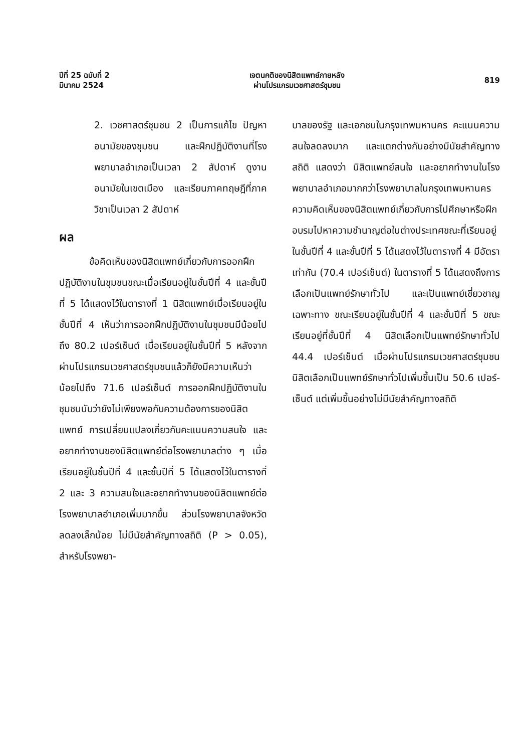ปีที่ 25 ฉบับที่ 2
มีนาคม 2524
เจตนคติของนิสิตแพทย์ภายหลัง
ผ่านโปรแกรมเวชศาสตร์ชุมชน
819
2. เวชศาสตร์ชุมชน 2 เป็นการแก้ไข ปัญหาอนามัยของชุมชน และฝึกปฏิบัติงานที่โรงพยาบาลอำเภอเป็นเวลา 2 สัปดาห์ ดูงานอนามัยในเขตเมือง และเรียนภาคทฤษฎีที่ภาควิชาเป็นเวลา 2 สัปดาห์
ผล
ข้อคิดเห็นของนิสิตแพทย์เกี่ยวกับการออกฝึกปฏิบัติงานในชุมชนขณะเมื่อเรียนอยู่ในชั้นปีที่ 4 และชั้นปีที่ 5 ได้แสดงไว้ในตารางที่ 1 นิสิตแพทย์เมื่อเรียนอยู่ในชั้นปีที่ 4 เห็นว่าการออกฝึกปฏิบัติงานในชุมชนมีน้อยไปถึง 80.2 เปอร์เซ็นต์ เมื่อเรียนอยู่ในชั้นปีที่ 5 หลังจากผ่านโปรแกรมเวชศาสตร์ชุมชนแล้วก็ยังมีความเห็นว่าน้อยไปถึง 71.6 เปอร์เซ็นต์ การออกฝึกปฏิบัติงานในชุมชนนับว่ายังไม่เพียงพอกับความต้องการของนิสิตแพทย์ การเปลี่ยนแปลงเกี่ยวกับคะแนนความสนใจ และอยากทำงานของนิสิตแพทย์ต่อโรงพยาบาลต่าง ๆ เมื่อเรียนอยู่ในชั้นปีที่ 4 และชั้นปีที่ 5 ได้แสดงไว้ในตารางที่ 2 และ 3 ความสนใจและอยากทำงานของนิสิตแพทย์ต่อโรงพยาบาลอำเภอเพิ่มมากขึ้น ส่วนโรงพยาบาลจังหวัดลดลงเล็กน้อย ไม่มีนัยสำคัญทางสถิติ (P > 0.05), สำหรับโรงพยา-
บาลของรัฐ และเอกชนในกรุงเทพมหานคร คะแนนความสนใจลดลงมาก และแตกต่างกันอย่างมีนัยสำคัญทางสถิติ แสดงว่า นิสิตแพทย์สนใจ และอยากทำงานในโรงพยาบาลอำเภอมากกว่าโรงพยาบาลในกรุงเทพมหานคร ความคิดเห็นของนิสิตแพทย์เกี่ยวกับการไปศึกษาหรือฝึกอบรมไปหาความชำนาญต่อในต่างประเทศขณะที่เรียนอยู่ในชั้นปีที่ 4 และชั้นปีที่ 5 ได้แสดงไว้ในตารางที่ 4 มีอัตราเท่ากัน (70.4 เปอร์เซ็นต์) ในตารางที่ 5 ได้แสดงถึงการเลือกเป็นแพทย์รักษาทั่วไป และเป็นแพทย์เชี่ยวชาญเฉพาะทาง ขณะเรียนอยู่ในชั้นปีที่ 4 และชั้นปีที่ 5 ขณะเรียนอยู่ที่ชั้นปีที่ 4 นิสิตเลือกเป็นแพทย์รักษาทั่วไป 44.4 เปอร์เซ็นต์ เมื่อผ่านโปรแกรมเวชศาสตร์ชุมชน นิสิตเลือกเป็นแพทย์รักษาทั่วไปเพิ่มขึ้นเป็น 50.6 เปอร์-เซ็นต์ แต่เพิ่มขึ้นอย่างไม่มีนัยสำคัญทางสถิติ